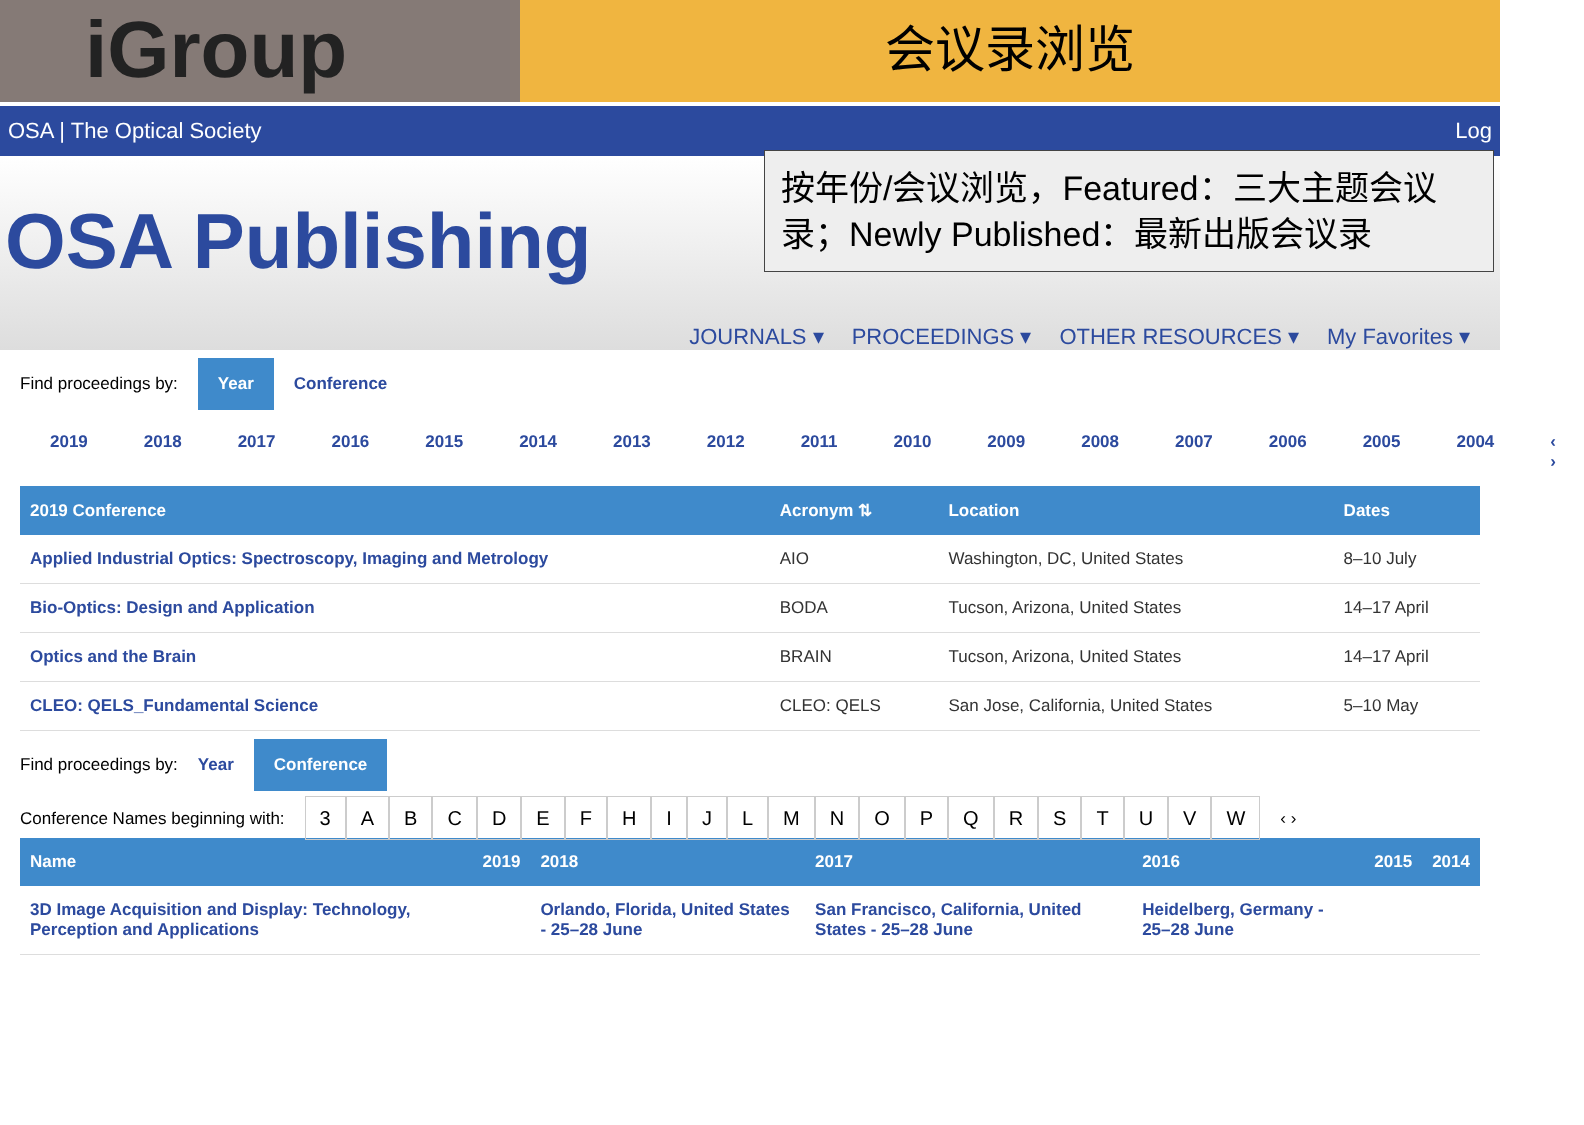iGroup
会议录浏览
OSA | The Optical Society Log
OSA Publishing
按年份/会议浏览，Featured：三大主题会议录；Newly Published：最新出版会议录
JOURNALS ▾ PROCEEDINGS ▾ OTHER RESOURCES ▾ My Favorites ▾
Find proceedings by: Year Conference
2019 2018 2017 2016 2015 2014 2013 2012 2011 2010 2009 2008 2007 2006 2005 2004 ‹ ›
| 2019 Conference | Acronym ⇅ | Location | Dates |
| --- | --- | --- | --- |
| Applied Industrial Optics: Spectroscopy, Imaging and Metrology | AIO | Washington, DC, United States | 8–10 July |
| Bio-Optics: Design and Application | BODA | Tucson, Arizona, United States | 14–17 April |
| Optics and the Brain | BRAIN | Tucson, Arizona, United States | 14–17 April |
| CLEO: QELS_Fundamental Science | CLEO: QELS | San Jose, California, United States | 5–10 May |
Find proceedings by: Year Conference
Conference Names beginning with:
3 ABCDEFHIJLMNOPQRSTUVW
‹ ›
| Name | 2019 | 2018 | 2017 | 2016 | 2015 | 2014 |
| --- | --- | --- | --- | --- | --- | --- |
| 3D Image Acquisition and Display: Technology, Perception and Applications | | Orlando, Florida, United States - 25–28 June | San Francisco, California, United States - 25–28 June | Heidelberg, Germany - 25–28 June | | |